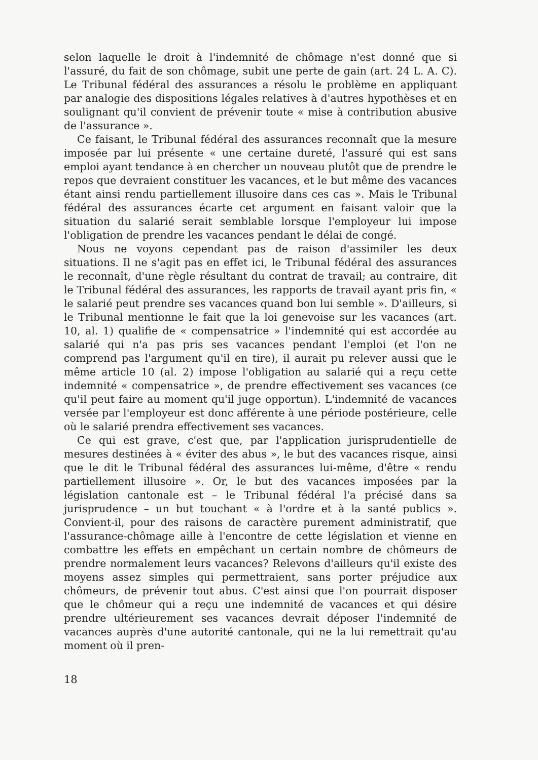selon laquelle le droit à l'indemnité de chômage n'est donné que si l'assuré, du fait de son chômage, subit une perte de gain (art. 24 L. A. C). Le Tribunal fédéral des assurances a résolu le problème en appliquant par analogie des dispositions légales relatives à d'autres hypothèses et en soulignant qu'il convient de prévenir toute « mise à contribution abusive de l'assurance ».
Ce faisant, le Tribunal fédéral des assurances reconnaît que la mesure imposée par lui présente « une certaine dureté, l'assuré qui est sans emploi ayant tendance à en chercher un nouveau plutôt que de prendre le repos que devraient constituer les vacances, et le but même des vacances étant ainsi rendu partiellement illusoire dans ces cas ». Mais le Tribunal fédéral des assurances écarte cet argument en faisant valoir que la situation du salarié serait semblable lorsque l'employeur lui impose l'obligation de prendre les vacances pendant le délai de congé.
Nous ne voyons cependant pas de raison d'assimiler les deux situations. Il ne s'agit pas en effet ici, le Tribunal fédéral des assurances le reconnaît, d'une règle résultant du contrat de travail; au contraire, dit le Tribunal fédéral des assurances, les rapports de travail ayant pris fin, « le salarié peut prendre ses vacances quand bon lui semble ». D'ailleurs, si le Tribunal mentionne le fait que la loi genevoise sur les vacances (art. 10, al. 1) qualifie de « compensatrice » l'indemnité qui est accordée au salarié qui n'a pas pris ses vacances pendant l'emploi (et l'on ne comprend pas l'argument qu'il en tire), il aurait pu relever aussi que le même article 10 (al. 2) impose l'obligation au salarié qui a reçu cette indemnité « compensatrice », de prendre effectivement ses vacances (ce qu'il peut faire au moment qu'il juge opportun). L'indemnité de vacances versée par l'employeur est donc afférente à une période postérieure, celle où le salarié prendra effectivement ses vacances.
Ce qui est grave, c'est que, par l'application jurisprudentielle de mesures destinées à « éviter des abus », le but des vacances risque, ainsi que le dit le Tribunal fédéral des assurances lui-même, d'être « rendu partiellement illusoire ». Or, le but des vacances imposées par la législation cantonale est – le Tribunal fédéral l'a précisé dans sa jurisprudence – un but touchant « à l'ordre et à la santé publics ». Convient-il, pour des raisons de caractère purement administratif, que l'assurance-chômage aille à l'encontre de cette législation et vienne en combattre les effets en empêchant un certain nombre de chômeurs de prendre normalement leurs vacances? Relevons d'ailleurs qu'il existe des moyens assez simples qui permettraient, sans porter préjudice aux chômeurs, de prévenir tout abus. C'est ainsi que l'on pourrait disposer que le chômeur qui a reçu une indemnité de vacances et qui désire prendre ultérieurement ses vacances devrait déposer l'indemnité de vacances auprès d'une autorité cantonale, qui ne la lui remettrait qu'au moment où il pren-
18